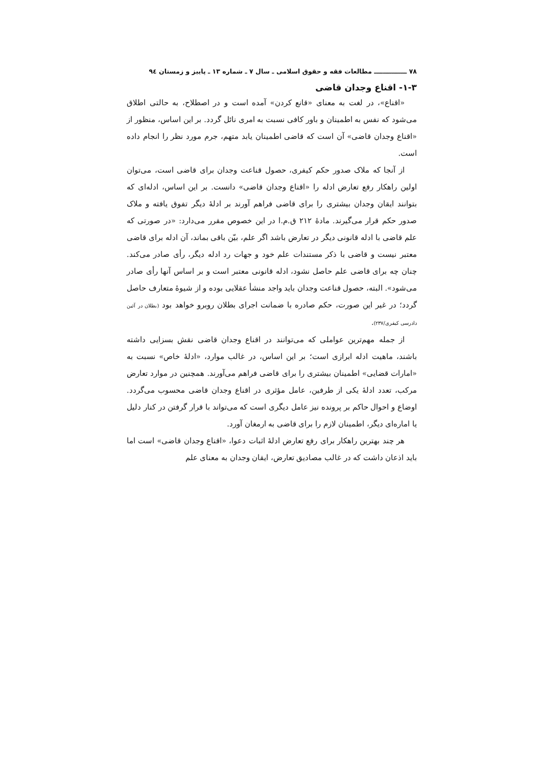٧٨ ـــــــــــــــ مطالعات فقه و حقوق اسلامی ـ سال ٧ ـ شماره ١٣ ـ پاییز و زمستان ٩٤
٣-١- اقناع وجدان قاضی
«اقناع»، در لغت به معنای «قانع کردن» آمده است و در اصطلاح، به حالتی اطلاق می‌شود که نفس به اطمینان و باور کافی نسبت به امری نائل گردد. بر این اساس، منظور از «اقناع وجدان قاضی» آن است که قاضی اطمینان یابد متهم، جرم مورد نظر را انجام داده است.
از آنجا که ملاک صدور حکم کیفری، حصول قناعت وجدان برای قاضی است، می‌توان اولین راهکار رفع تعارض ادله را «اقناع وجدان قاضی» دانست. بر این اساس، ادله‌ای که بتوانند ایقان وجدان بیشتری را برای قاضی فراهم آورند بر ادلهٔ دیگر تفوق یافته و ملاک صدور حکم قرار می‌گیرند. مادهٔ ٢١٢ ق.م.ا در این خصوص مقرر می‌دارد: «در صورتی که علم قاضی با ادله قانونی دیگر در تعارض باشد اگر علم، بیّن باقی بماند، آن ادله برای قاضی معتبر نیست و قاضی با ذکر مستندات علم خود و جهات رد ادله دیگر، رأی صادر می‌کند. چنان چه برای قاضی علم حاصل نشود، ادله قانونی معتبر است و بر اساس آنها رأی صادر می‌شود». البته، حصول قناعت وجدان باید واجد منشأ عقلایی بوده و از شیوهٔ متعارف حاصل گردد؛ در غیر این صورت، حکم صادره با ضمانت اجرای بطلان روبرو خواهد بود (بطلان در آئین دادرسی کیفری/٢٣٧).
از جمله مهم‌ترین عواملی که می‌توانند در اقناع وجدان قاضی نقش بسزایی داشته باشند، ماهیت ادله ابرازی است؛ بر این اساس، در غالب موارد، «ادلهٔ خاص» نسبت به «امارات قضایی» اطمینان بیشتری را برای قاضی فراهم می‌آورند. همچنین در موارد تعارض مرکب، تعدد ادلهٔ یکی از طرفین، عامل مؤثری در اقناع وجدان قاضی محسوب می‌گردد. اوضاع و احوال حاکم بر پرونده نیز عامل دیگری است که می‌تواند با قرار گرفتن در کنار دلیل یا اماره‌ای دیگر، اطمینان لازم را برای قاضی به ارمغان آورد.
هر چند بهترین راهکار برای رفع تعارض ادلهٔ اثبات دعوا، «اقناع وجدان قاضی» است اما باید اذعان داشت که در غالب مصادیق تعارض، ایقان وجدان به معنای علم